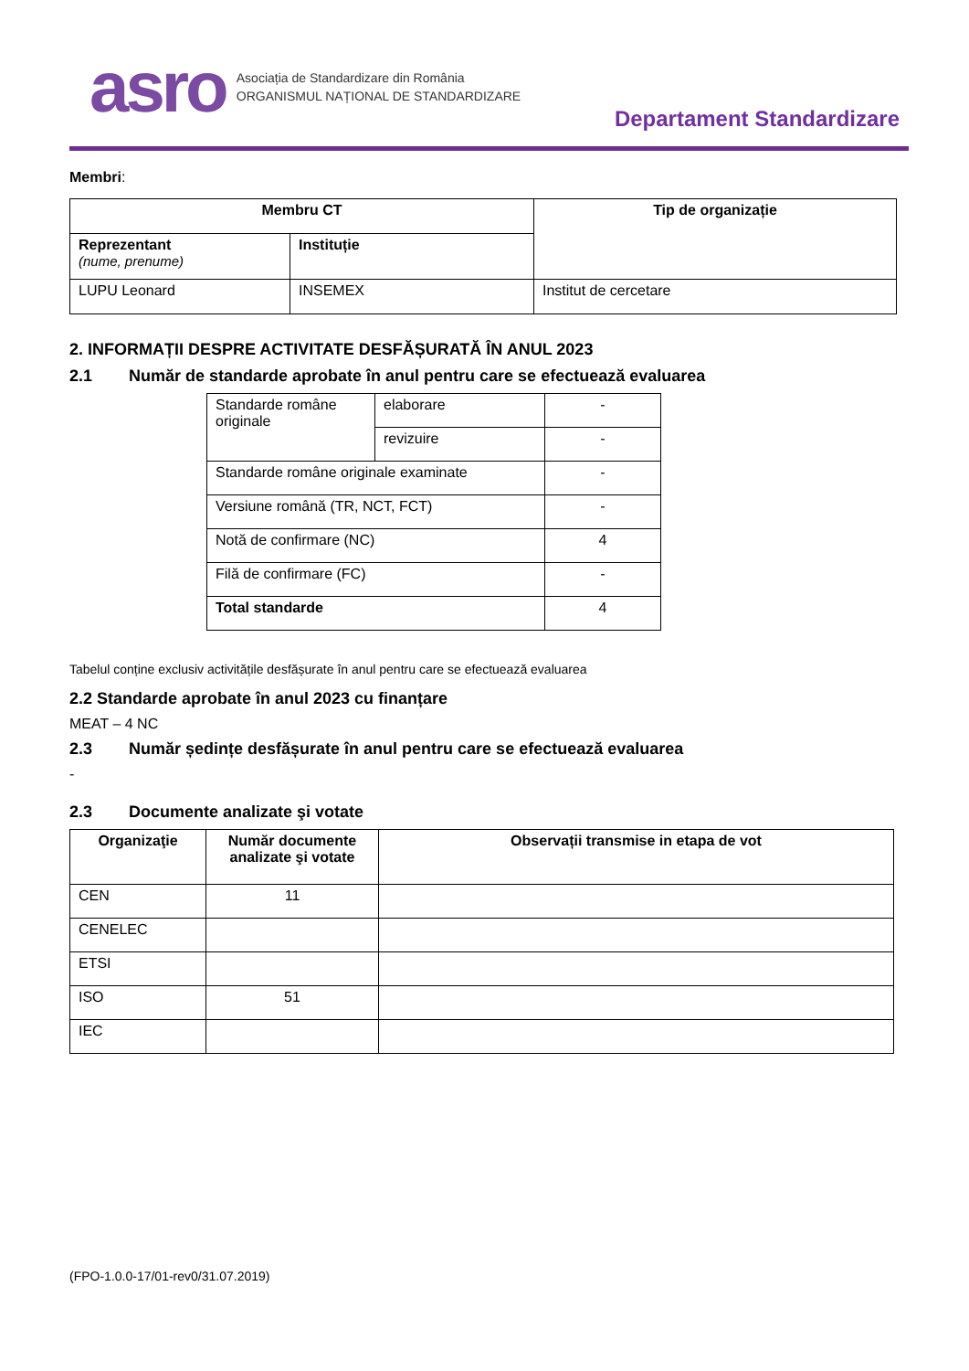asro Asociația de Standardizare din România
ORGANISMUL NAȚIONAL DE STANDARDIZARE
Departament Standardizare
Membri:
| Membru CT | | Tip de organizație |
| --- | --- | --- |
| Reprezentant (nume, prenume) | Instituție | |
| LUPU Leonard | INSEMEX | Institut de cercetare |
2. INFORMAȚII DESPRE ACTIVITATE DESFĂȘURATĂ ÎN ANUL 2023
2.1 Număr de standarde aprobate în anul pentru care se efectuează evaluarea
| Standarde române originale | elaborare | - |
| | revizuire | - |
| Standarde române originale examinate | | - |
| Versiune română (TR, NCT, FCT) | | - |
| Notă de confirmare (NC) | | 4 |
| Filă de confirmare (FC) | | - |
| Total standarde | | 4 |
Tabelul conține exclusiv activitățile desfășurate în anul pentru care se efectuează evaluarea
2.2 Standarde aprobate în anul 2023 cu finanțare
MEAT – 4 NC
2.3 Număr ședințe desfășurate în anul pentru care se efectuează evaluarea
-
2.3 Documente analizate şi votate
| Organizaţie | Număr documente analizate şi votate | Observații transmise in etapa de vot |
| --- | --- | --- |
| CEN | 11 | |
| CENELEC | | |
| ETSI | | |
| ISO | 51 | |
| IEC | | |
(FPO-1.0.0-17/01-rev0/31.07.2019)